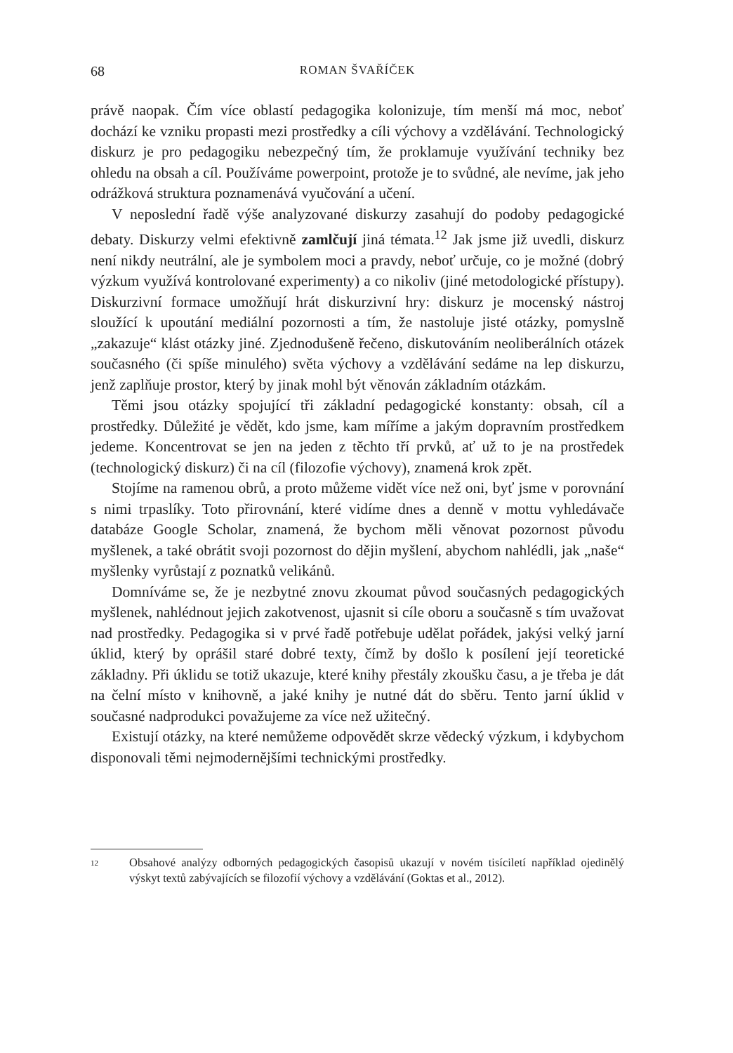68 ROMAN ŠVAŘÍČEK
právě naopak. Čím více oblastí pedagogika kolonizuje, tím menší má moc, neboť dochází ke vzniku propasti mezi prostředky a cíli výchovy a vzdělávání. Technologický diskurz je pro pedagogiku nebezpečný tím, že proklamuje využívání techniky bez ohledu na obsah a cíl. Používáme powerpoint, protože je to svůdné, ale nevíme, jak jeho odrážková struktura poznamenává vyučování a učení.
V neposlední řadě výše analyzované diskurzy zasahují do podoby pedagogické debaty. Diskurzy velmi efektivně zamlčují jiná témata.<sup>12</sup> Jak jsme již uvedli, diskurz není nikdy neutrální, ale je symbolem moci a pravdy, neboť určuje, co je možné (dobrý výzkum využívá kontrolované experimenty) a co nikoliv (jiné metodologické přístupy). Diskurzivní formace umožňují hrát diskurzivní hry: diskurz je mocenský nástroj sloužící k upoutání mediální pozornosti a tím, že nastoluje jisté otázky, pomyslně „zakazuje“ klást otázky jiné. Zjednodušeně řečeno, diskutováním neoliberálních otázek současného (či spíše minulého) světa výchovy a vzdělávání sedáme na lep diskurzu, jenž zaplňuje prostor, který by jinak mohl být věnován základním otázkám.
Těmi jsou otázky spojující tři základní pedagogické konstanty: obsah, cíl a prostředky. Důležité je vědět, kdo jsme, kam míříme a jakým dopravním prostředkem jedeme. Koncentrovat se jen na jeden z těchto tří prvků, ať už to je na prostředek (technologický diskurz) či na cíl (filozofie výchovy), znamená krok zpět.
Stojíme na ramenou obrů, a proto můžeme vidět více než oni, byť jsme v porovnání s nimi trpaslíky. Toto přirovnání, které vidíme dnes a denně v mottu vyhledávače databáze Google Scholar, znamená, že bychom měli věnovat pozornost původu myšlenek, a také obrátit svoji pozornost do dějin myšlení, abychom nahlédli, jak „naše“ myšlenky vyrůstají z poznatků velikánů.
Domníváme se, že je nezbytné znovu zkoumat původ současných pedagogických myšlenek, nahlédnout jejich zakotvenost, ujasnit si cíle oboru a současně s tím uvažovat nad prostředky. Pedagogika si v prvé řadě potřebuje udělat pořádek, jakýsi velký jarní úklid, který by oprášil staré dobré texty, čímž by došlo k posílení její teoretické základny. Při úklidu se totiž ukazuje, které knihy přestály zkoušku času, a je třeba je dát na čelní místo v knihovně, a jaké knihy je nutné dát do sběru. Tento jarní úklid v současné nadprodukci považujeme za více než užitečný.
Existují otázky, na které nemůžeme odpovědět skrze vědecký výzkum, i kdybychom disponovali těmi nejmodernějšími technickými prostředky.
12 Obsahové analýzy odborných pedagogických časopisů ukazují v novém tisíciletí například ojedinělý výskyt textů zabývajících se filozofií výchovy a vzdělávání (Goktas et al., 2012).